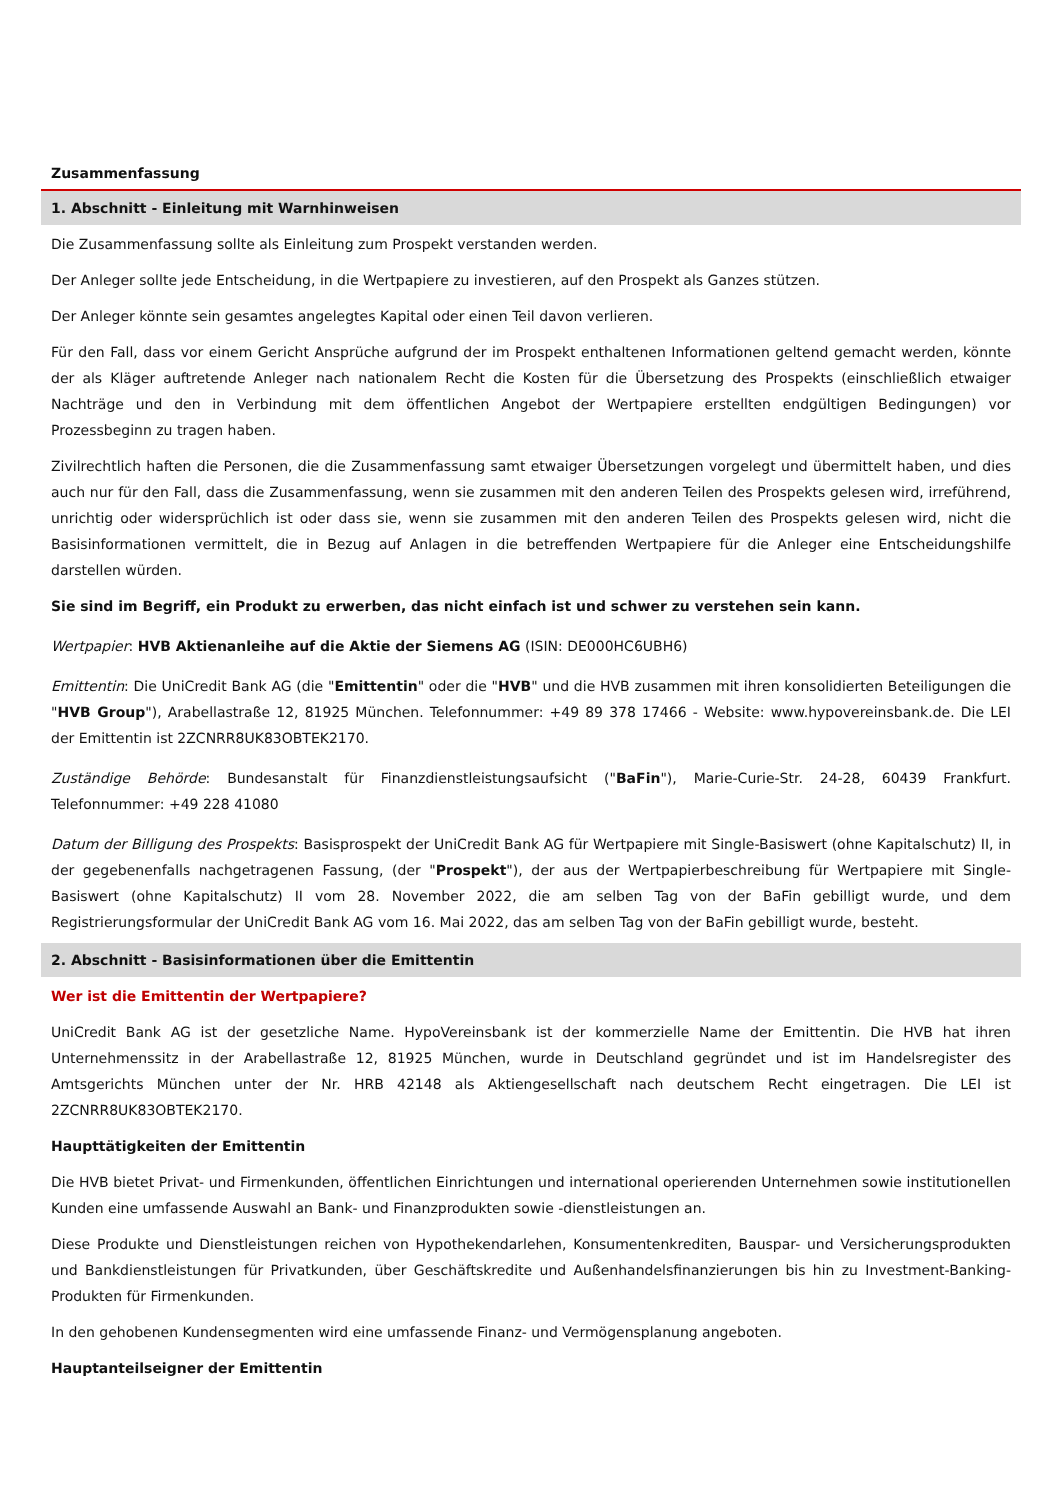Zusammenfassung
1. Abschnitt - Einleitung mit Warnhinweisen
Die Zusammenfassung sollte als Einleitung zum Prospekt verstanden werden.
Der Anleger sollte jede Entscheidung, in die Wertpapiere zu investieren, auf den Prospekt als Ganzes stützen.
Der Anleger könnte sein gesamtes angelegtes Kapital oder einen Teil davon verlieren.
Für den Fall, dass vor einem Gericht Ansprüche aufgrund der im Prospekt enthaltenen Informationen geltend gemacht werden, könnte der als Kläger auftretende Anleger nach nationalem Recht die Kosten für die Übersetzung des Prospekts (einschließlich etwaiger Nachträge und den in Verbindung mit dem öffentlichen Angebot der Wertpapiere erstellten endgültigen Bedingungen) vor Prozessbeginn zu tragen haben.
Zivilrechtlich haften die Personen, die die Zusammenfassung samt etwaiger Übersetzungen vorgelegt und übermittelt haben, und dies auch nur für den Fall, dass die Zusammenfassung, wenn sie zusammen mit den anderen Teilen des Prospekts gelesen wird, irreführend, unrichtig oder widersprüchlich ist oder dass sie, wenn sie zusammen mit den anderen Teilen des Prospekts gelesen wird, nicht die Basisinformationen vermittelt, die in Bezug auf Anlagen in die betreffenden Wertpapiere für die Anleger eine Entscheidungshilfe darstellen würden.
Sie sind im Begriff, ein Produkt zu erwerben, das nicht einfach ist und schwer zu verstehen sein kann.
Wertpapier: HVB Aktienanleihe auf die Aktie der Siemens AG (ISIN: DE000HC6UBH6)
Emittentin: Die UniCredit Bank AG (die "Emittentin" oder die "HVB" und die HVB zusammen mit ihren konsolidierten Beteiligungen die "HVB Group"), Arabellastraße 12, 81925 München. Telefonnummer: +49 89 378 17466 - Website: www.hypovereinsbank.de. Die LEI der Emittentin ist 2ZCNRR8UK83OBTEK2170.
Zuständige Behörde: Bundesanstalt für Finanzdienstleistungsaufsicht ("BaFin"), Marie-Curie-Str. 24-28, 60439 Frankfurt. Telefonnummer: +49 228 41080
Datum der Billigung des Prospekts: Basisprospekt der UniCredit Bank AG für Wertpapiere mit Single-Basiswert (ohne Kapitalschutz) II, in der gegebenenfalls nachgetragenen Fassung, (der "Prospekt"), der aus der Wertpapierbeschreibung für Wertpapiere mit Single-Basiswert (ohne Kapitalschutz) II vom 28. November 2022, die am selben Tag von der BaFin gebilligt wurde, und dem Registrierungsformular der UniCredit Bank AG vom 16. Mai 2022, das am selben Tag von der BaFin gebilligt wurde, besteht.
2. Abschnitt - Basisinformationen über die Emittentin
Wer ist die Emittentin der Wertpapiere?
UniCredit Bank AG ist der gesetzliche Name. HypoVereinsbank ist der kommerzielle Name der Emittentin. Die HVB hat ihren Unternehmenssitz in der Arabellastraße 12, 81925 München, wurde in Deutschland gegründet und ist im Handelsregister des Amtsgerichts München unter der Nr. HRB 42148 als Aktiengesellschaft nach deutschem Recht eingetragen. Die LEI ist 2ZCNRR8UK83OBTEK2170.
Haupttätigkeiten der Emittentin
Die HVB bietet Privat- und Firmenkunden, öffentlichen Einrichtungen und international operierenden Unternehmen sowie institutionellen Kunden eine umfassende Auswahl an Bank- und Finanzprodukten sowie -dienstleistungen an.
Diese Produkte und Dienstleistungen reichen von Hypothekendarlehen, Konsumentenkrediten, Bauspar- und Versicherungsprodukten und Bankdienstleistungen für Privatkunden, über Geschäftskredite und Außenhandelsfinanzierungen bis hin zu Investment-Banking-Produkten für Firmenkunden.
In den gehobenen Kundensegmenten wird eine umfassende Finanz- und Vermögensplanung angeboten.
Hauptanteilseigner der Emittentin